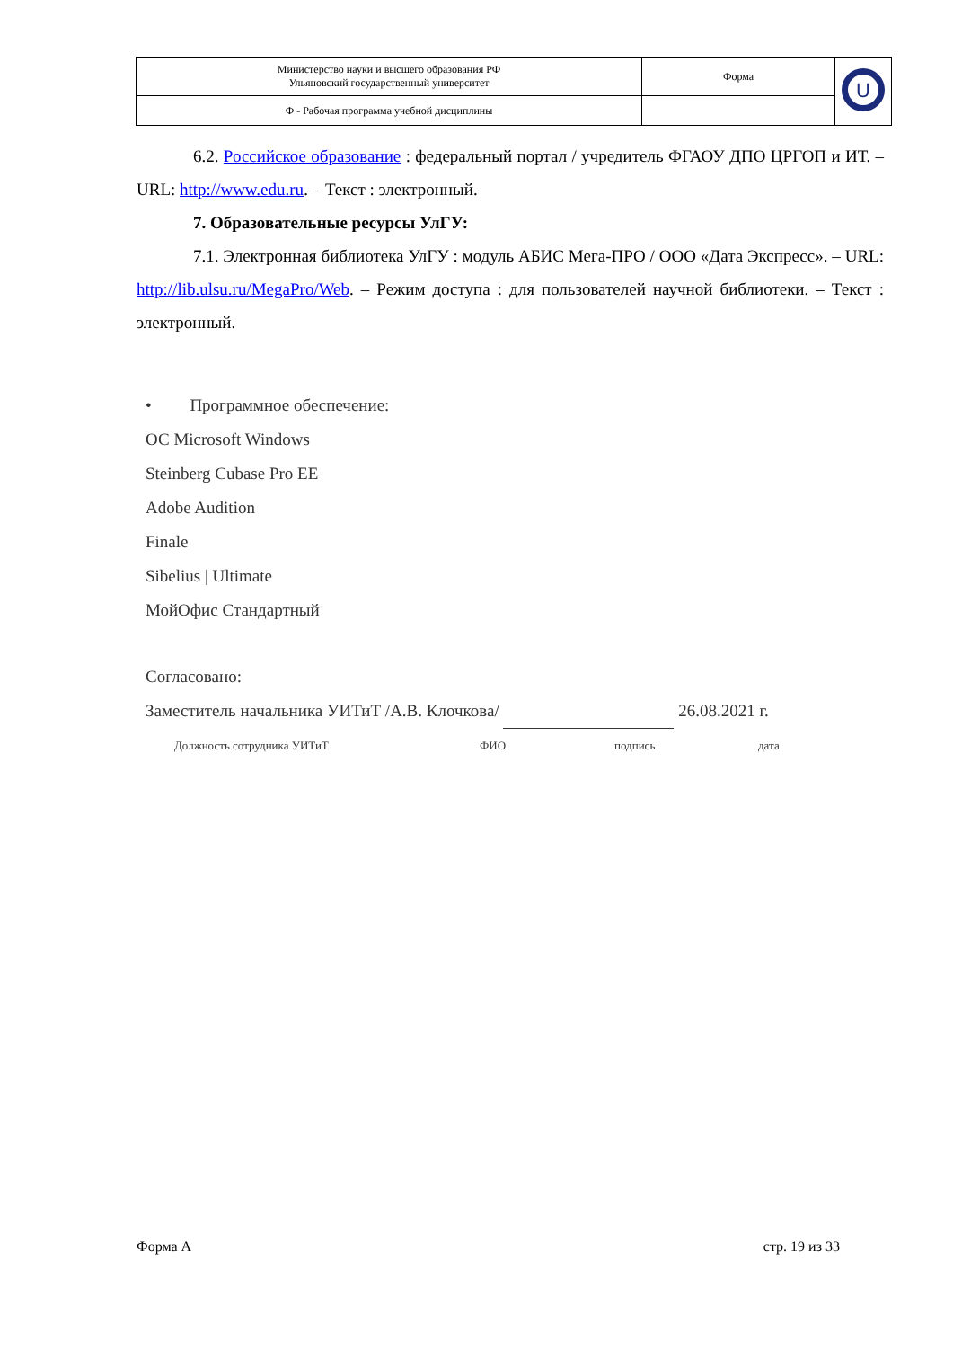| Министерство науки и высшего образования РФ Ульяновский государственный университет | Форма | U |
| Ф - Рабочая программа учебной дисциплины | | |
6.2. Российское образование : федеральный портал / учредитель ФГАОУ ДПО ЦРГОП и ИТ. – URL: http://www.edu.ru. – Текст : электронный.
7. Образовательные ресурсы УлГУ:
7.1. Электронная библиотека УлГУ : модуль АБИС Мега-ПРО / ООО «Дата Экспресс». – URL: http://lib.ulsu.ru/MegaPro/Web. – Режим доступа : для пользователей научной библиотеки. – Текст : электронный.
• Программное обеспечение:
ОС Microsoft Windows
Steinberg Cubase Pro EE
Adobe Audition
Finale
Sibelius | Ultimate
МойОфис Стандартный
Согласовано:
Заместитель начальника УИТиТ /А.В. Клочкова/ 26.08.2021 г.
Должность сотрудника УИТиТ ФИО подпись дата
Форма А стр. 19 из 33